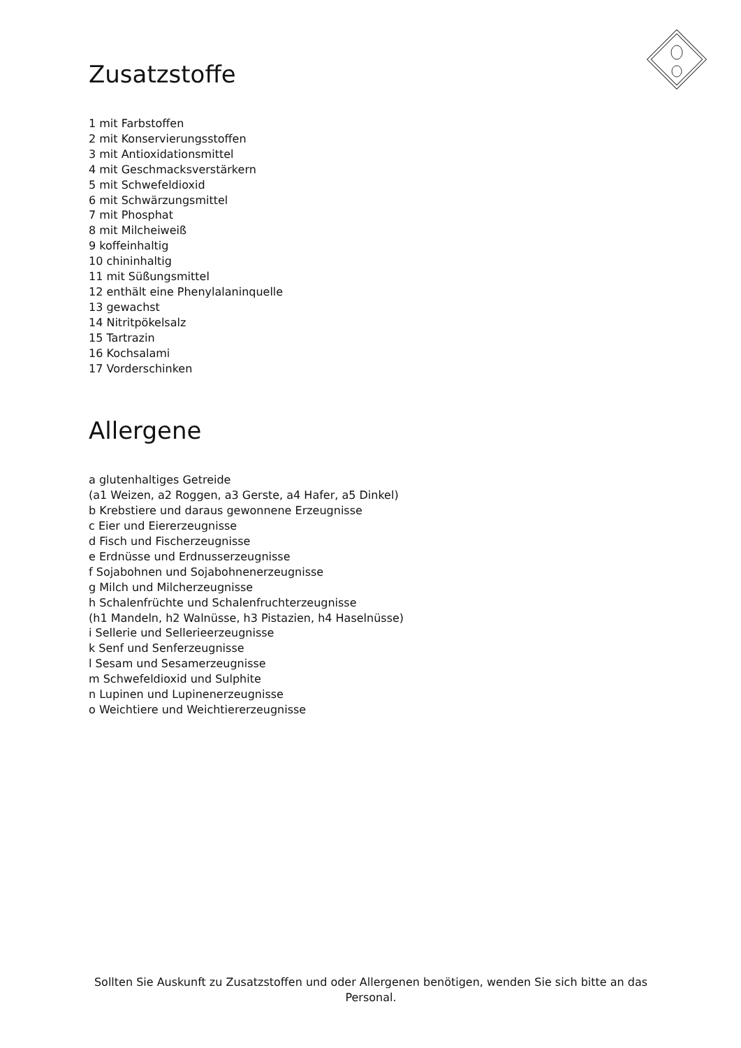Zusatzstoffe
1 mit Farbstoffen
2 mit Konservierungsstoffen
3 mit Antioxidationsmittel
4 mit Geschmacksverstärkern
5 mit Schwefeldioxid
6 mit Schwärzungsmittel
7 mit Phosphat
8 mit Milcheiweiß
9 koffeinhaltig
10 chininhaltig
11 mit Süßungsmittel
12 enthält eine Phenylalaninquelle
13 gewachst
14 Nitritpökelsalz
15 Tartrazin
16 Kochsalami
17 Vorderschinken
Allergene
a glutenhaltiges Getreide
(a1 Weizen, a2 Roggen, a3 Gerste, a4 Hafer, a5 Dinkel)
b Krebstiere und daraus gewonnene Erzeugnisse
c Eier und Eiererzeugnisse
d Fisch und Fischerzeugnisse
e Erdnüsse und Erdnusserzeugnisse
f Sojabohnen und Sojabohnenerzeugnisse
g Milch und Milcherzeugnisse
h Schalenfrüchte und Schalenfruchterzeugnisse
(h1 Mandeln, h2 Walnüsse, h3 Pistazien, h4 Haselnüsse)
i Sellerie und Sellerieerzeugnisse
k Senf und Senferzeugnisse
l Sesam und Sesamerzeugnisse
m Schwefeldioxid und Sulphite
n Lupinen und Lupinenerzeugnisse
o Weichtiere und Weichtiererzeugnisse
Sollten Sie Auskunft zu Zusatzstoffen und oder Allergenen benötigen, wenden Sie sich bitte an das Personal.